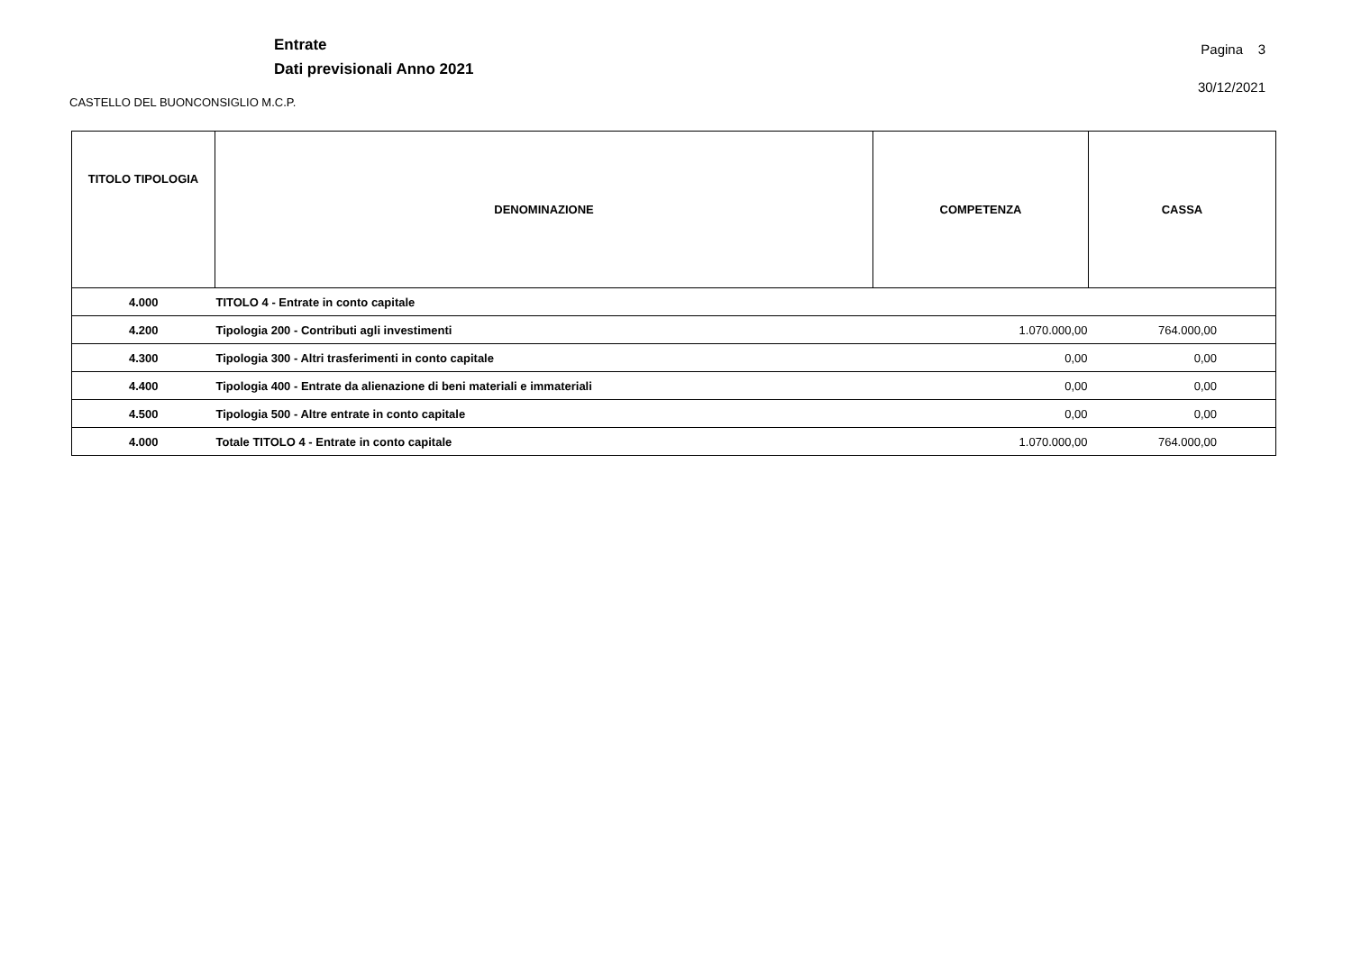Entrate
Dati previsionali Anno 2021
Pagina 3
30/12/2021
CASTELLO DEL BUONCONSIGLIO M.C.P.
| TITOLO TIPOLOGIA | DENOMINAZIONE | COMPETENZA | CASSA |
| --- | --- | --- | --- |
| 4.000 | TITOLO 4 - Entrate in conto capitale | | |
| 4.200 | Tipologia 200 - Contributi agli investimenti | 1.070.000,00 | 764.000,00 |
| 4.300 | Tipologia 300 - Altri trasferimenti in conto capitale | 0,00 | 0,00 |
| 4.400 | Tipologia 400 - Entrate da alienazione di beni materiali e immateriali | 0,00 | 0,00 |
| 4.500 | Tipologia 500 - Altre entrate in conto capitale | 0,00 | 0,00 |
| 4.000 | Totale TITOLO 4 - Entrate in conto capitale | 1.070.000,00 | 764.000,00 |